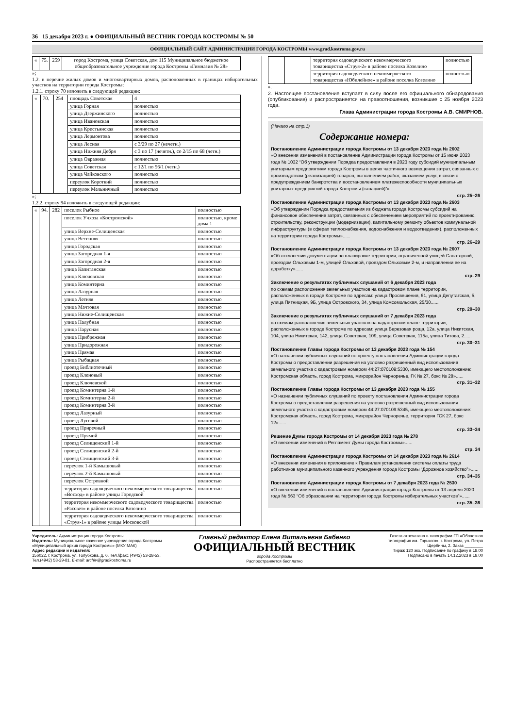36 15 декабря 2023 г. ● ОФИЦИАЛЬНЫЙ ВЕСТНИК ГОРОДА КОСТРОМЫ № 50
ОФИЦИАЛЬНЫЙ САЙТ АДМИНИСТРАЦИИ ГОРОДА КОСТРОМЫ www.grad.kostroma.gov.ru
| « | 75. | 259 | город Кострома, улица Советская, дом 115 Муниципальное бюджетное общеобразовательное учреждение города Костромы «Гимназия № 28» |
»;
1.2. в перечне жилых домов и многоквартирных домов, расположенных в границах избирательных участков на территории города Костромы:
1.2.1. строку 70 изложить в следующей редакции:
| « | 70. | 254 | площадь Советская | 4 |
| | | | улица Горная | полностью |
| | | | улица Дзержинского | полностью |
| | | | улица Ивановская | полностью |
| | | | улица Крестьянская | полностью |
| | | | улица Лермонтова | полностью |
| | | | улица Лесная | с 3/29 по 27 (нечетн.) |
| | | | улица Нижняя Дебря | с 3 по 17 (нечетн.), со 2/15 по 68 (четн.) |
| | | | улица Овражная | полностью |
| | | | улица Советская | с 12/1 по 56/1 (четн.) |
| | | | улица Чайковского | полностью |
| | | | переулок Короткий | полностью |
| | | | переулок Мельничный | полностью |
»;
1.2.2. строку 94 изложить в следующей редакции:
| « | 94. | 282 | поселок Рыбное | полностью |
| | | | поселок Учхоза «Костромской» | полностью, кроме дома 1 |
| | | | улица Верхне-Селищенская | полностью |
| | | | улица Весенняя | полностью |
| | | | улица Городская | полностью |
| | | | улица Загородная 1-я | полностью |
| | | | улица Загородная 2-я | полностью |
| | | | улица Капитанская | полностью |
| | | | улица Ключевская | полностью |
| | | | улица Коминтерна | полностью |
| | | | улица Лазурная | полностью |
| | | | улица Летняя | полностью |
| | | | улица Мачтовая | полностью |
| | | | улица Нижне-Селищенская | полностью |
| | | | улица Палубная | полностью |
| | | | улица Парусная | полностью |
| | | | улица Прибрежная | полностью |
| | | | улица Придорожная | полностью |
| | | | улица Прямая | полностью |
| | | | улица Рыбацкая | полностью |
| | | | проезд Библиотечный | полностью |
| | | | проезд Кленовый | полностью |
| | | | проезд Ключевской | полностью |
| | | | проезд Коминтерна 1-й | полностью |
| | | | проезд Коминтерна 2-й | полностью |
| | | | проезд Коминтерна 3-й | полностью |
| | | | проезд Лазурный | полностью |
| | | | проезд Луговой | полностью |
| | | | проезд Приречный | полностью |
| | | | проезд Прямой | полностью |
| | | | проезд Селищенский 1-й | полностью |
| | | | проезд Селищенский 2-й | полностью |
| | | | проезд Селищенский 3-й | полностью |
| | | | переулок 1-й Камышовый | полностью |
| | | | переулок 2-й Камышовый | полностью |
| | | | переулок Островной | полностью |
| | | | территория садоводческого некоммерческого товарищества «Восход» в районе улицы Городской | полностью |
| | | | территория некоммерческого садоводческого товарищества «Рассвет» в районе поселка Козелино | полностью |
| | | | территория садоводческого некоммерческого товарищества «Струя-1» в районе улицы Московской | полностью |
| | | территория садоводческого некоммерческого товарищества «Струя-2» в районе поселка Козелино | полностью |
| | | территория садоводческого некоммерческого товарищества «Юбилейное» в районе поселка Козелино | полностью |
».
2. Настоящее постановление вступает в силу после его официального обнародования (опубликования) и распространяется на правоотношения, возникшие с 25 ноября 2023 года.
Глава Администрации города Костромы А.В. СМИРНОВ.
(Начало на стр.1)
Содержание номера:
Постановление Администрации города Костромы от 13 декабря 2023 года № 2602
«О внесении изменений в постановление Администрации города Костромы от 15 июня 2023 года № 1032 “Об утверждении Порядка предоставления в 2023 году субсидий муниципальным унитарным предприятиям города Костромы в целях частичного возмещения затрат, связанных с производством (реализацией) товаров, выполнением работ, оказанием услуг, в связи с предупреждением банкротства и восстановлением платежеспособности муниципальных унитарных предприятий города Костромы (санацией)”»......
стр. 25–26
Постановление Администрации города Костромы от 13 декабря 2023 года № 2603
«Об утверждении Порядка предоставления из бюджета города Костромы субсидий на финансовое обеспечение затрат, связанных с обеспечением мероприятий по проектированию, строительству, реконструкции (модернизации), капитальному ремонту объектов коммунальной инфраструктуры (в сферах теплоснабжения, водоснабжения и водоотведения), расположенных на территории города Костромы»......
стр. 26–29
Постановление Администрации города Костромы от 13 декабря 2023 года № 2607
«Об отклонении документации по планировке территории, ограниченной улицей Санаторной, проездом Ольховым 1-м, улицей Ольховой, проездом Ольховым 2-м, и направлении ее на доработку»......
стр. 29
Заключение о результатах публичных слушаний от 6 декабря 2023 года
по схемам расположения земельных участков на кадастровом плане территории, расположенных в городе Костроме по адресам: улица Просвещения, 61, улица Депутатская, 5, улица Пятницкая, 9Б, улица Островского, 34, улица Комсомольская, 25/30......
стр. 29–30
Заключение о результатах публичных слушаний от 7 декабря 2023 года
по схемам расположения земельных участков на кадастровом плане территории, расположенных в городе Костроме по адресам: улица Березовая роща, 12а, улица Никитская, 104, улица Никитская, 142, улица Советская, 109, улица Советская, 115а, улица Титова, 2......
стр. 30–31
Постановление Главы города Костромы от 13 декабря 2023 года № 154
«О назначении публичных слушаний по проекту постановления Администрации города Костромы о предоставлении разрешения на условно разрешенный вид использования земельного участка с кадастровым номером 44:27:070109:5330, имеющего местоположение: Костромская область, город Кострома, микрорайон Черноречье, ГК № 27, бокс № 28»......
стр. 31–32
Постановление Главы города Костромы от 13 декабря 2023 года № 155
«О назначении публичных слушаний по проекту постановления Администрации города Костромы о предоставлении разрешения на условно разрешенный вид использования земельного участка с кадастровым номером 44:27:070109:5345, имеющего местоположение: Костромская область, город Кострома, микрорайон Черноречье, территория ГСК 27, бокс 12»......
стр. 33–34
Решение Думы города Костромы от 14 декабря 2023 года № 278
«О внесении изменений в Регламент Думы города Костромы»......
стр. 34
Постановление Администрации города Костромы от 14 декабря 2023 года № 2614
«О внесении изменения в приложение к Правилам установления системы оплаты труда работников муниципального казенного учреждения города Костромы “Дорожное хозяйство”»......
стр. 34–35
Постановление Администрации города Костромы от 7 декабря 2023 года № 2530
«О внесении изменений в постановление Администрации города Костромы от 13 апреля 2020 года № 563 “Об образовании на территории города Костромы избирательных участков”»......
стр. 35–36
Учредитель: Администрация города Костромы
Издатель: Муниципальное казенное учреждение города Костромы «Муниципальный архив города Костромы» (МКУ МАК)
Адрес редакции и издателя:
156022, г. Кострома, ул. Голубкова, д. 6. Тел./факс (4942) 53-28-53.
Тел.(4942) 53-29-81. E-mail: archiv@gradkostroma.ru
Главный редактор Елена Витальевна Бабенко
ОФИЦИАЛЬНЫЙ ВЕСТНИК
города Костромы
Распространяется бесплатно
Газета отпечатана в типографии ГП «Областная типография им. Горького», г. Кострома, ул. Петра Щербины, 2. Заказ ________
Тираж 120 экз. Подписание по графику в 18.00
Подписано в печать 14.12.2023 в 18.00